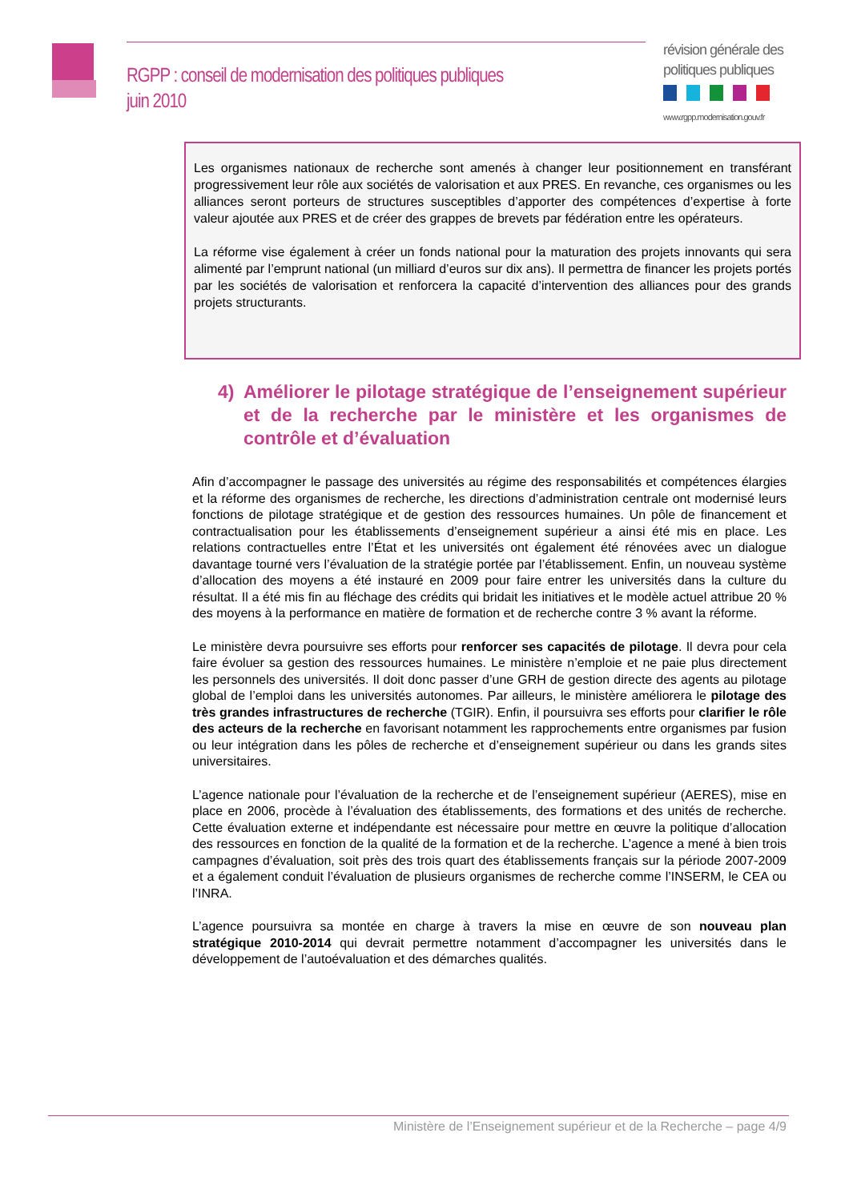RGPP : conseil de modernisation des politiques publiques
juin 2010
révision générale des
politiques publiques
www.rgpp.modernisation.gouv.fr
Les organismes nationaux de recherche sont amenés à changer leur positionnement en transférant progressivement leur rôle aux sociétés de valorisation et aux PRES. En revanche, ces organismes ou les alliances seront porteurs de structures susceptibles d’apporter des compétences d’expertise à forte valeur ajoutée aux PRES et de créer des grappes de brevets par fédération entre les opérateurs.
La réforme vise également à créer un fonds national pour la maturation des projets innovants qui sera alimenté par l’emprunt national (un milliard d’euros sur dix ans). Il permettra de financer les projets portés par les sociétés de valorisation et renforcera la capacité d’intervention des alliances pour des grands projets structurants.
4) Améliorer le pilotage stratégique de l’enseignement supérieur et de la recherche par le ministère et les organismes de contrôle et d’évaluation
Afin d’accompagner le passage des universités au régime des responsabilités et compétences élargies et la réforme des organismes de recherche, les directions d’administration centrale ont modernisé leurs fonctions de pilotage stratégique et de gestion des ressources humaines. Un pôle de financement et contractualisation pour les établissements d’enseignement supérieur a ainsi été mis en place. Les relations contractuelles entre l’État et les universités ont également été rénovées avec un dialogue davantage tourné vers l’évaluation de la stratégie portée par l’établissement. Enfin, un nouveau système d’allocation des moyens a été instauré en 2009 pour faire entrer les universités dans la culture du résultat. Il a été mis fin au fléchage des crédits qui bridait les initiatives et le modèle actuel attribue 20 % des moyens à la performance en matière de formation et de recherche contre 3 % avant la réforme.
Le ministère devra poursuivre ses efforts pour renforcer ses capacités de pilotage. Il devra pour cela faire évoluer sa gestion des ressources humaines. Le ministère n’emploie et ne paie plus directement les personnels des universités. Il doit donc passer d’une GRH de gestion directe des agents au pilotage global de l’emploi dans les universités autonomes. Par ailleurs, le ministère améliorera le pilotage des très grandes infrastructures de recherche (TGIR). Enfin, il poursuivra ses efforts pour clarifier le rôle des acteurs de la recherche en favorisant notamment les rapprochements entre organismes par fusion ou leur intégration dans les pôles de recherche et d’enseignement supérieur ou dans les grands sites universitaires.
L’agence nationale pour l’évaluation de la recherche et de l’enseignement supérieur (AERES), mise en place en 2006, procède à l’évaluation des établissements, des formations et des unités de recherche. Cette évaluation externe et indépendante est nécessaire pour mettre en œuvre la politique d’allocation des ressources en fonction de la qualité de la formation et de la recherche. L’agence a mené à bien trois campagnes d’évaluation, soit près des trois quart des établissements français sur la période 2007-2009 et a également conduit l’évaluation de plusieurs organismes de recherche comme l’INSERM, le CEA ou l’INRA.
L’agence poursuivra sa montée en charge à travers la mise en œuvre de son nouveau plan stratégique 2010-2014 qui devrait permettre notamment d’accompagner les universités dans le développement de l’autoévaluation et des démarches qualités.
Ministère de l’Enseignement supérieur et de la Recherche – page 4/9